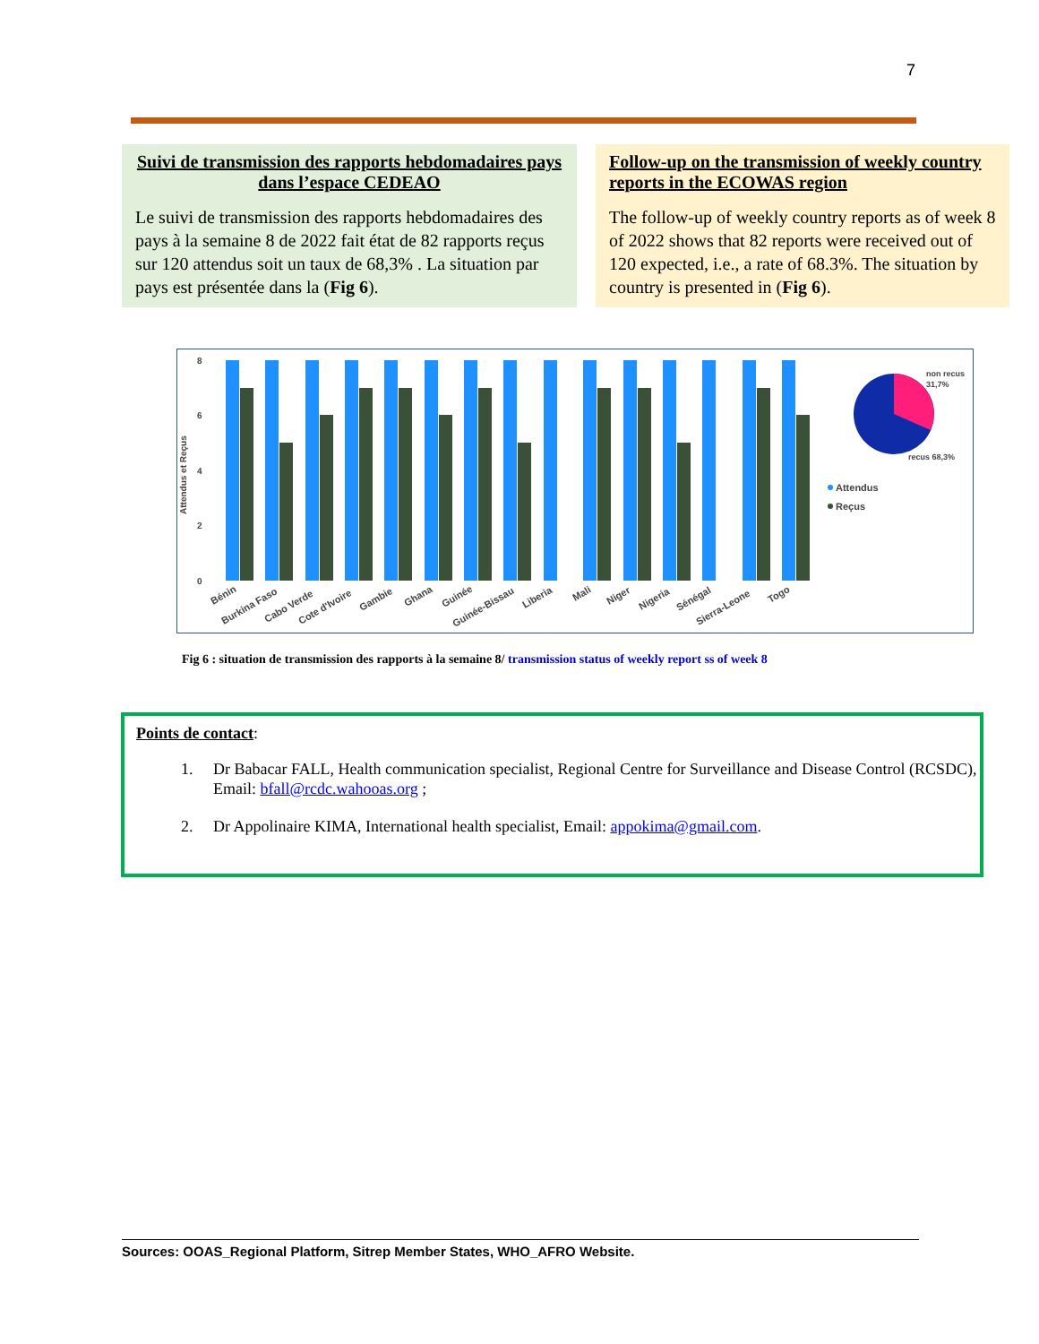7
Suivi de transmission des rapports hebdomadaires pays dans l’espace CEDEAO
Le suivi de transmission des rapports hebdomadaires des pays à la semaine 8 de 2022 fait état de 82 rapports reçus sur 120 attendus soit un taux de 68,3% . La situation par pays est présentée dans la (Fig 6).
Follow-up on the transmission of weekly country reports in the ECOWAS region
The follow-up of weekly country reports as of week 8 of 2022 shows that 82 reports were received out of 120 expected, i.e., a rate of 68.3%. The situation by country is presented in (Fig 6).
Attendus et Reçus
8
6
4
2
0
Bénin
Burkina Faso
Cabo Verde
Cote d'Ivoire
Gambie
Ghana
Guinée
Guinée-Bissau
Liberia
Mali
Niger
Nigeria
Sénégal
Sierra-Leone
Togo
non recus
31,7%
recus 68,3%
Attendus
Reçus
Fig 6 : situation de transmission des rapports à la semaine 8/ transmission status of weekly report ss of week 8
Points de contact:
1. Dr Babacar FALL, Health communication specialist, Regional Centre for Surveillance and Disease Control (RCSDC), Email: bfall@rcdc.wahooas.org ;
2. Dr Appolinaire KIMA, International health specialist, Email: appokima@gmail.com.
Sources: OOAS_Regional Platform, Sitrep Member States, WHO_AFRO Website.